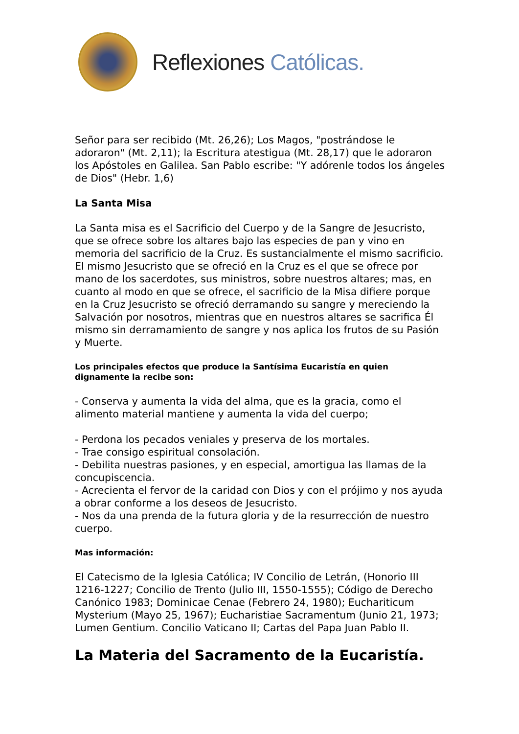Reflexiones Católicas.
Señor para ser recibido (Mt. 26,26); Los Magos, "postrándose le adoraron" (Mt. 2,11); la Escritura atestigua (Mt. 28,17) que le adoraron los Apóstoles en Galilea. San Pablo escribe: "Y adórenle todos los ángeles de Dios" (Hebr. 1,6)
La Santa Misa
La Santa misa es el Sacrificio del Cuerpo y de la Sangre de Jesucristo, que se ofrece sobre los altares bajo las especies de pan y vino en memoria del sacrificio de la Cruz. Es sustancialmente el mismo sacrificio. El mismo Jesucristo que se ofreció en la Cruz es el que se ofrece por mano de los sacerdotes, sus ministros, sobre nuestros altares; mas, en cuanto al modo en que se ofrece, el sacrificio de la Misa difiere porque en la Cruz Jesucristo se ofreció derramando su sangre y mereciendo la Salvación por nosotros, mientras que en nuestros altares se sacrifica Él mismo sin derramamiento de sangre y nos aplica los frutos de su Pasión y Muerte.
Los principales efectos que produce la Santísima Eucaristía en quien dignamente la recibe son:
- Conserva y aumenta la vida del alma, que es la gracia, como el alimento material mantiene y aumenta la vida del cuerpo;
- Perdona los pecados veniales y preserva de los mortales.
- Trae consigo espiritual consolación.
- Debilita nuestras pasiones, y en especial, amortigua las llamas de la concupiscencia.
- Acrecienta el fervor de la caridad con Dios y con el prójimo y nos ayuda a obrar conforme a los deseos de Jesucristo.
- Nos da una prenda de la futura gloria y de la resurrección de nuestro cuerpo.
Mas información:
El Catecismo de la Iglesia Católica; IV Concilio de Letrán, (Honorio III 1216-1227; Concilio de Trento (Julio III, 1550-1555); Código de Derecho Canónico 1983; Dominicae Cenae (Febrero 24, 1980); Euchariticum Mysterium (Mayo 25, 1967); Eucharistiae Sacramentum (Junio 21, 1973; Lumen Gentium. Concilio Vaticano II; Cartas del Papa Juan Pablo II.
La Materia del Sacramento de la Eucaristía.